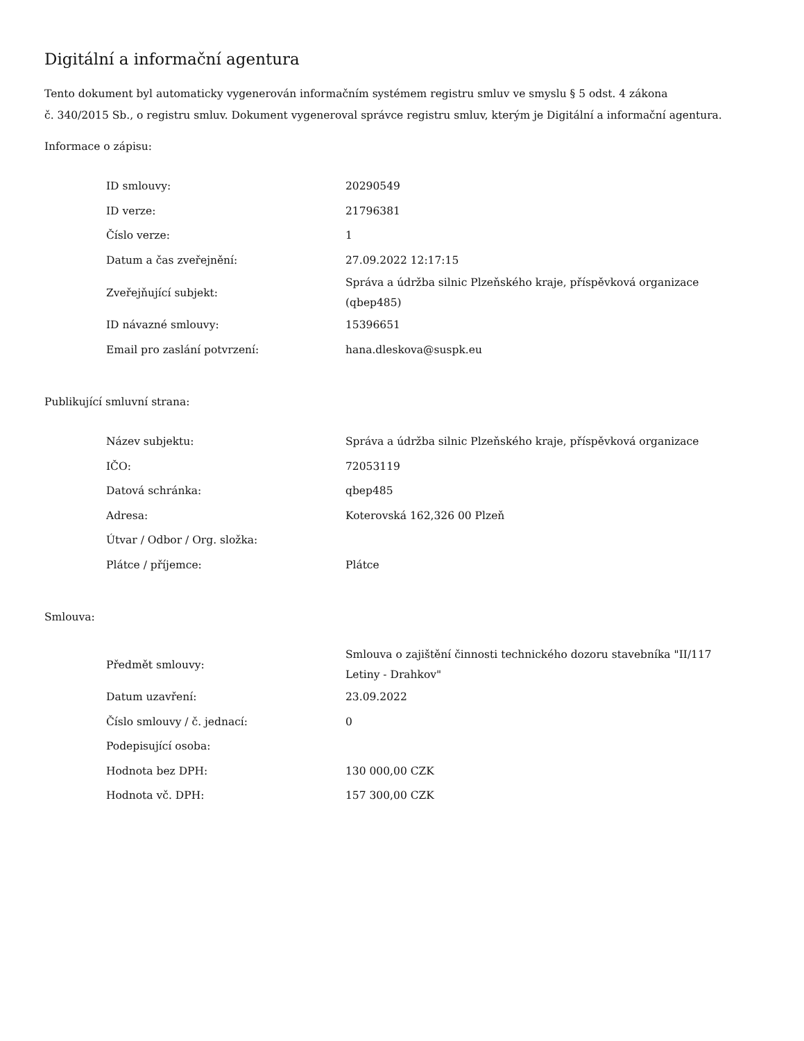Digitální a informační agentura
Tento dokument byl automaticky vygenerován informačním systémem registru smluv ve smyslu § 5 odst. 4 zákona
č. 340/2015 Sb., o registru smluv. Dokument vygeneroval správce registru smluv, kterým je Digitální a informační agentura.
Informace o zápisu:
| ID smlouvy: | 20290549 |
| ID verze: | 21796381 |
| Číslo verze: | 1 |
| Datum a čas zveřejnění: | 27.09.2022 12:17:15 |
| Zveřejňující subjekt: | Správa a údržba silnic Plzeňského kraje, příspěvková organizace (qbep485) |
| ID návazné smlouvy: | 15396651 |
| Email pro zaslání potvrzení: | hana.dleskova@suspk.eu |
Publikující smluvní strana:
| Název subjektu: | Správa a údržba silnic Plzeňského kraje, příspěvková organizace |
| IČO: | 72053119 |
| Datová schránka: | qbep485 |
| Adresa: | Koterovská 162,326 00 Plzeň |
| Útvar / Odbor / Org. složka: | |
| Plátce / příjemce: | Plátce |
Smlouva:
| Předmět smlouvy: | Smlouva o zajištění činnosti technického dozoru stavebníka "II/117 Letiny - Drahkov" |
| Datum uzavření: | 23.09.2022 |
| Číslo smlouvy / č. jednací: | 0 |
| Podepisující osoba: | |
| Hodnota bez DPH: | 130 000,00 CZK |
| Hodnota vč. DPH: | 157 300,00 CZK |